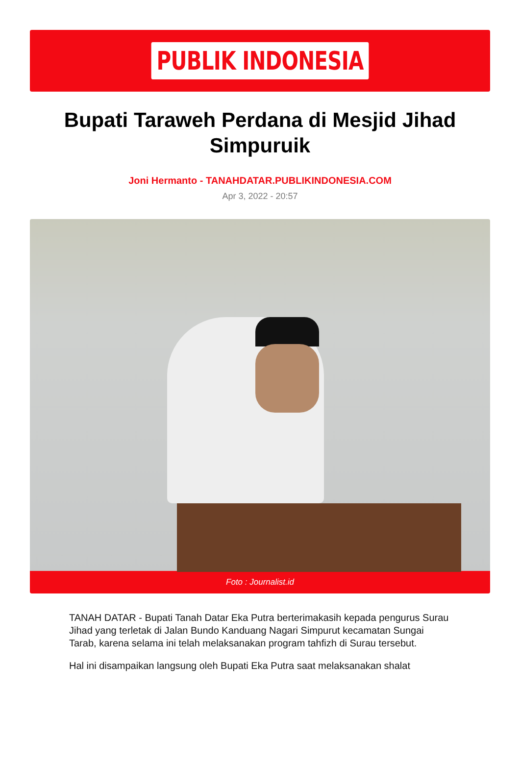PUBLIK INDONESIA
Bupati Taraweh Perdana di Mesjid Jihad Simpuruik
Joni Hermanto - TANAHDATAR.PUBLIKINDONESIA.COM
Apr 3, 2022 - 20:57
Foto : Journalist.id
TANAH DATAR - Bupati Tanah Datar Eka Putra berterimakasih kepada pengurus Surau Jihad yang terletak di Jalan Bundo Kanduang Nagari Simpurut kecamatan Sungai Tarab, karena selama ini telah melaksanakan program tahfizh di Surau tersebut.
Hal ini disampaikan langsung oleh Bupati Eka Putra saat melaksanakan shalat